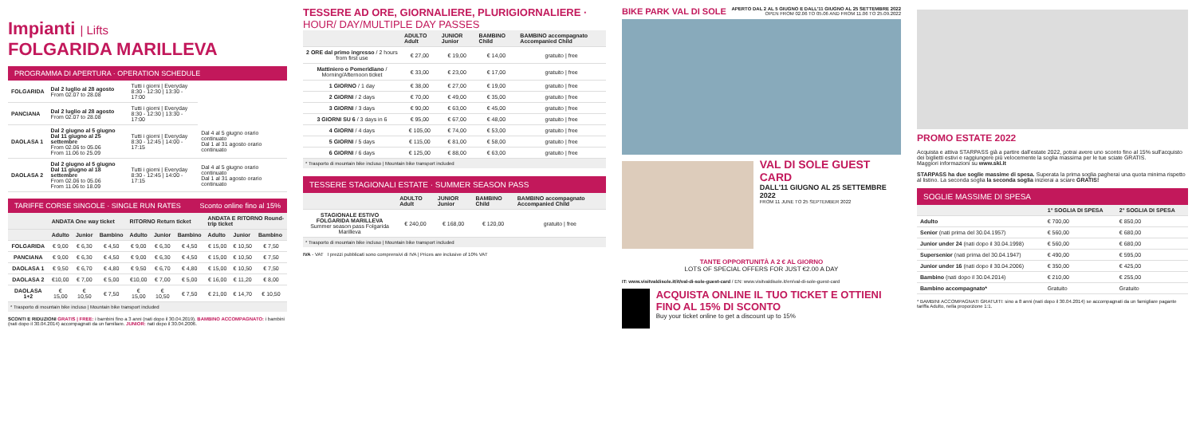Impianti | Lifts
FOLGARIDA MARILLEVA
PROGRAMMA DI APERTURA · OPERATION SCHEDULE
| FOLGARIDA | Dal 2 luglio al 28 agosto From 02.07 to 28.08 | Tutti i giorni / Everyday 8:30 - 12:30 / 13:30 - 17:00 | |
| PANCIANA | Dal 2 luglio al 28 agosto From 02.07 to 28.08 | Tutti i giorni / Everyday 8:30 - 12:30 / 13:30 - 17:00 | |
| DAOLASA 1 | Dal 2 giugno al 5 giugno Dal 11 giugno al 25 settembre From 02.06 to 05.06 From 11.06 to 25.09 | Tutti i giorni / Everyday 8:30 - 12:45 / 14:00 - 17:15 | Dal 4 al 5 giugno orario continuato Dal 1 al 31 agosto orario continuato |
| DAOLASA 2 | Dal 2 giugno al 5 giugno Dal 11 giugno al 18 settembre From 02.06 to 05.06 From 11.06 to 18.09 | Tutti i giorni / Everyday 8:30 - 12:45 / 14:00 - 17:15 | Dal 4 al 5 giugno orario continuato Dal 1 al 31 agosto orario continuato |
TARIFFE CORSE SINGOLE · SINGLE RUN RATES Sconto online fino al 15%
| | ANDATA One way ticket | | | RITORNO Return ticket | | | ANDATA E RITORNO Round-trip ticket | | |
| --- | --- | --- | --- | --- | --- | --- | --- | --- | --- |
| | Adulto | Junior | Bambino | Adulto | Junior | Bambino | Adulto | Junior | Bambino |
| FOLGARIDA | € 9,00 | € 6,30 | € 4,50 | € 9,00 | € 6,30 | € 4,50 | € 15,00 | € 10,50 | € 7,50 |
| PANCIANA | € 9,00 | € 6,30 | € 4,50 | € 9,00 | € 6,30 | € 4,50 | € 15,00 | € 10,50 | € 7,50 |
| DAOLASA 1 | € 9,50 | € 6,70 | € 4,80 | € 9,50 | € 6,70 | € 4,80 | € 15,00 | € 10,50 | € 7,50 |
| DAOLASA 2 | €10,00 | € 7,00 | € 5,00 | €10,00 | € 7,00 | € 5,00 | € 16,00 | € 11,20 | € 8,00 |
| DAOLASA 1+2 | € 15,00 | € 10,50 | € 7,50 | € 15,00 | € 10,50 | € 7,50 | € 21,00 | € 14,70 | € 10,50 |
* Trasporto di mountain bike incluso | Mountain bike transport included
SCONTI E RIDUZIONI GRATIS | FREE: i bambini fino a 3 anni (nati dopo il 30.04.2019). BAMBINO ACCOMPAGNATO: i bambini (nati dopo il 30.04.2014) accompagnati da un familiare. JUNIOR: nati dopo il 30.04.2006.
TESSERE AD ORE, GIORNALIERE, PLURIGIORNALIERE ·
HOUR/ DAY/MULTIPLE DAY PASSES
| | ADULTO Adult | JUNIOR Junior | BAMBINO Child | BAMBINO accompagnato Accompanied Child |
| --- | --- | --- | --- | --- |
| 2 ORE dal primo ingresso / 2 hours from first use | € 27,00 | € 19,00 | € 14,00 | gratuito / free |
| Mattiniero o Pomeridiano / Morning/Afternoon ticket | € 33,00 | € 23,00 | € 17,00 | gratuito / free |
| 1 GIORNO / 1 day | € 38,00 | € 27,00 | € 19,00 | gratuito / free |
| 2 GIORNI / 2 days | € 70,00 | € 49,00 | € 35,00 | gratuito / free |
| 3 GIORNI / 3 days | € 90,00 | € 63,00 | € 45,00 | gratuito / free |
| 3 GIORNI SU 6 / 3 days in 6 | € 95,00 | € 67,00 | € 48,00 | gratuito / free |
| 4 GIORNI / 4 days | € 105,00 | € 74,00 | € 53,00 | gratuito / free |
| 5 GIORNI / 5 days | € 115,00 | € 81,00 | € 58,00 | gratuito / free |
| 6 GIORNI / 6 days | € 125,00 | € 88,00 | € 63,00 | gratuito / free |
* Trasporto di mountain bike incluso | Mountain bike transport included
TESSERE STAGIONALI ESTATE · SUMMER SEASON PASS
| | ADULTO Adult | JUNIOR Junior | BAMBINO Child | BAMBINO accompagnato Accompanied Child |
| --- | --- | --- | --- | --- |
| STAGIONALE ESTIVO FOLGARIDA MARILLEVA Summer season pass Folgarida Marilleva | € 240,00 | € 168,00 | € 120,00 | gratuito / free |
* Trasporto di mountain bike incluso | Mountain bike transport included
IVA - VAT I prezzi pubblicati sono comprensivi di IVA | Prices are inclusive of 10% VAT
BIKE PARK VAL DI SOLE APERTO DAL 2 AL 5 GIUGNO E DALL'11 GIUGNO AL 25 SETTEMBRE 2022
OPEN FROM 02.06 TO 05.06 AND FROM 11.06 TO 25.09.2022
VAL DI SOLE GUEST CARD
DALL'11 GIUGNO AL 25 SETTEMBRE 2022
FROM 11 JUNE TO 25 SEPTEMBER 2022
TANTE OPPORTUNITÀ A 2 € AL GIORNO
LOTS OF SPECIAL OFFERS FOR JUST €2.00 A DAY
IT: www.visitvaldisole.it/it/val-di-sole-guest-card / EN: www.visitvaldisole.it/en/val-di-sole-guest-card
ACQUISTA ONLINE IL TUO TICKET E OTTIENI FINO AL 15% DI SCONTO
Buy your ticket online to get a discount up to 15%
PROMO ESTATE 2022
Acquista e attiva STARPASS già a partire dall'estate 2022, potrai avere uno sconto fino al 15% sull'acquisto dei biglietti estivi e raggiungere più velocemente la soglia massima per le tue sciate GRATIS.
Maggiori informazioni su www.ski.it
STARPASS ha due soglie massime di spesa. Superata la prima soglia pagherai una quota minima rispetto al listino. La seconda soglia la seconda soglia inizierai a sciare GRATIS!
SOGLIE MASSIME DI SPESA
| | 1° SOGLIA DI SPESA | 2° SOGLIA DI SPESA |
| --- | --- | --- |
| Adulto | € 700,00 | € 850,00 |
| Senior (nati prima del 30.04.1957) | € 560,00 | € 680,00 |
| Junior under 24 (nati dopo il 30.04.1998) | € 560,00 | € 680,00 |
| Supersenior (nati prima del 30.04.1947) | € 490,00 | € 595,00 |
| Junior under 16 (nati dopo il 30.04.2006) | € 350,00 | € 425,00 |
| Bambino (nati dopo il 30.04.2014) | € 210,00 | € 255,00 |
| Bambino accompagnato* | Gratuito | Gratuito |
* BAMBINI ACCOMPAGNATI GRATUITI: sino a 8 anni (nati dopo il 30.04.2014) se accompagnati da un famigliare pagante tariffa Adulto, nella proporzione 1:1.